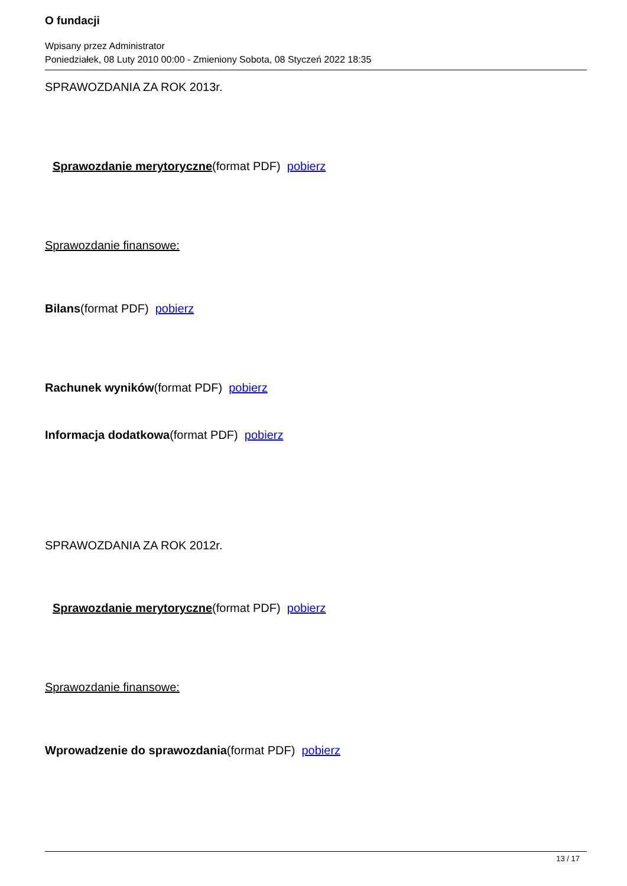O fundacji
Wpisany przez Administrator
Poniedziałek, 08 Luty 2010 00:00 - Zmieniony Sobota, 08 Styczeń 2022 18:35
SPRAWOZDANIA ZA ROK 2013r.
Sprawozdanie merytoryczne(format PDF) pobierz
Sprawozdanie finansowe:
Bilans(format PDF) pobierz
Rachunek wyników(format PDF) pobierz
Informacja dodatkowa(format PDF) pobierz
SPRAWOZDANIA ZA ROK 2012r.
Sprawozdanie merytoryczne(format PDF) pobierz
Sprawozdanie finansowe:
Wprowadzenie do sprawozdania(format PDF) pobierz
13 / 17